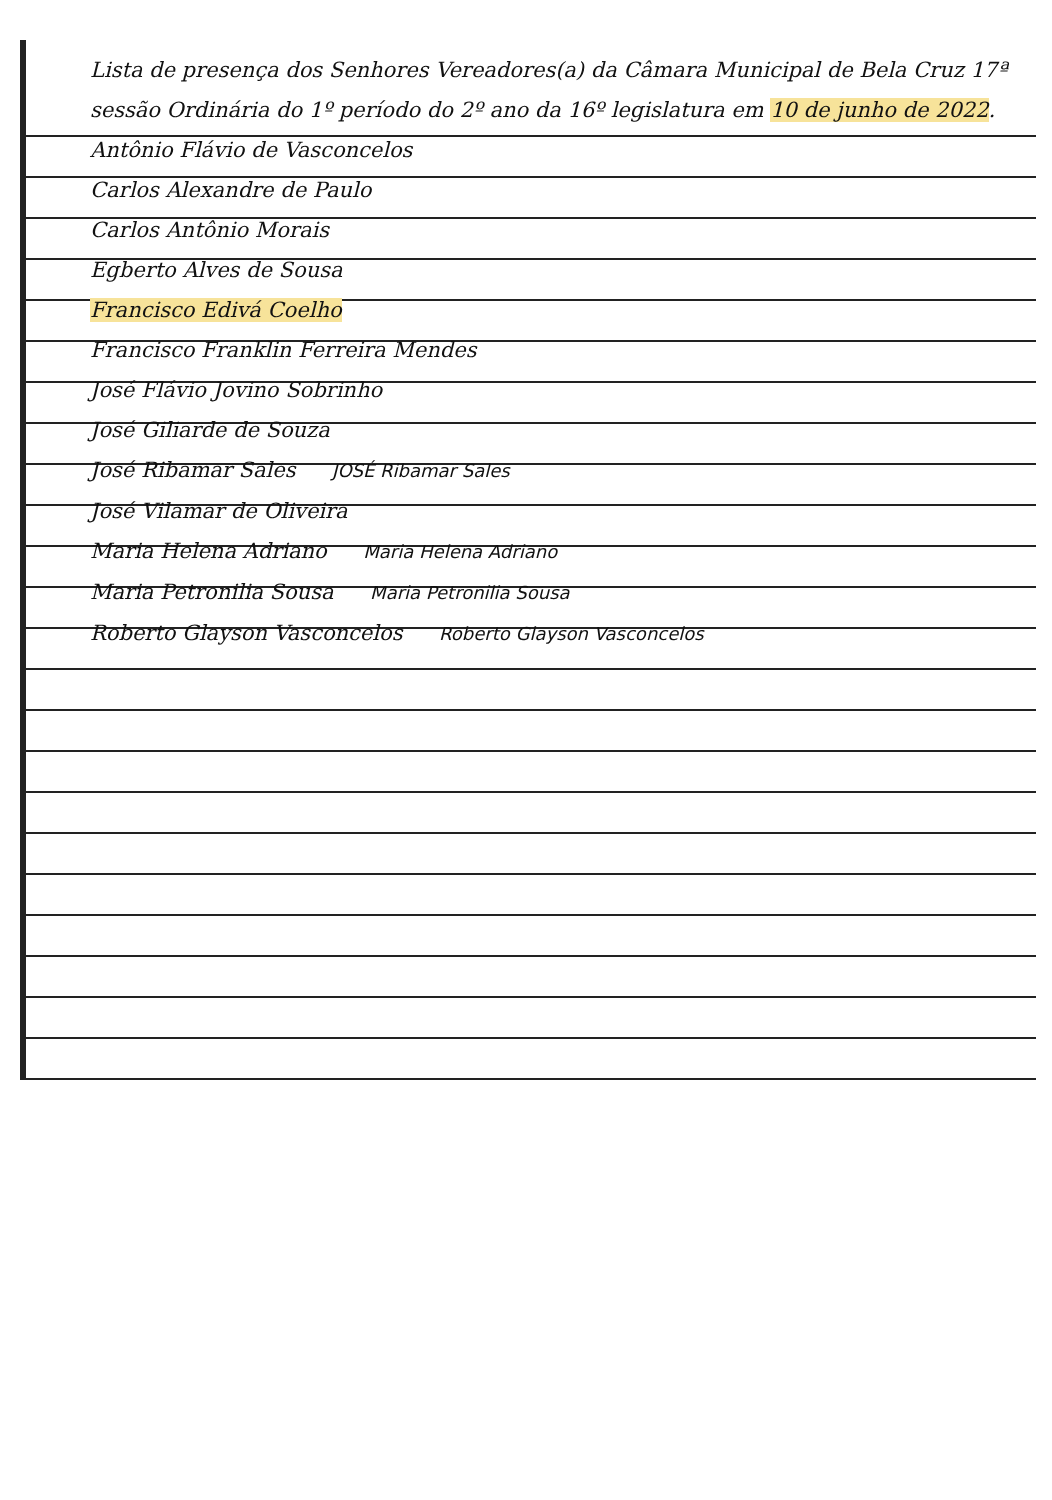Lista de presença dos Senhores Vereadores(a) da Câmara Municipal de Bela Cruz 17ª sessão Ordinária do 1º período do 2º ano da 16º legislatura em 10 de junho de 2022.
Antônio Flávio de Vasconcelos
Carlos Alexandre de Paulo
Carlos Antônio Morais
Egberto Alves de Sousa
Francisco Edivá Coelho
Francisco Franklin Ferreira Mendes
José Flávio Jovino Sobrinho
José Giliarde de Souza
José Ribamar Sales JOSÉ Ribamar Sales
José Vilamar de Oliveira
Maria Helena Adriano Maria Helena Adriano
Maria Petronilia Sousa Maria Petronilia Sousa
Roberto Glayson Vasconcelos Roberto Glayson Vasconcelos